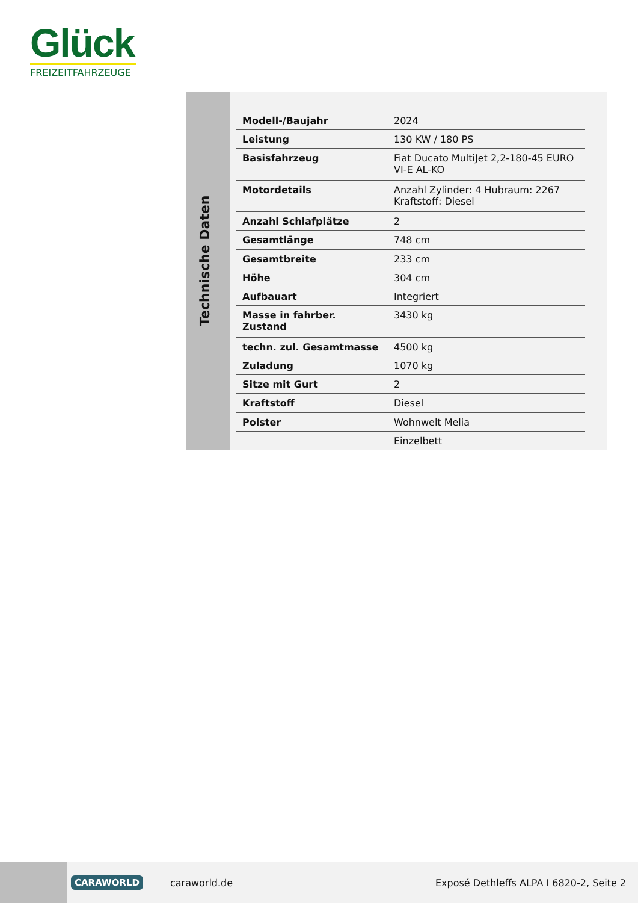Glück
FREIZEITFAHRZEUGE
Technische Daten
| Modell-/Baujahr | 2024 |
| Leistung | 130 KW / 180 PS |
| Basisfahrzeug | Fiat Ducato MultiJet 2,2-180-45 EURO VI-E AL-KO |
| Motordetails | Anzahl Zylinder: 4 Hubraum: 2267 Kraftstoff: Diesel |
| Anzahl Schlafplätze | 2 |
| Gesamtlänge | 748 cm |
| Gesamtbreite | 233 cm |
| Höhe | 304 cm |
| Aufbauart | Integriert |
| Masse in fahrber. Zustand | 3430 kg |
| techn. zul. Gesamtmasse | 4500 kg |
| Zuladung | 1070 kg |
| Sitze mit Gurt | 2 |
| Kraftstoff | Diesel |
| Polster | Wohnwelt Melia |
| | Einzelbett |
CARAWORLD caraworld.de Exposé Dethleffs ALPA I 6820-2, Seite 2